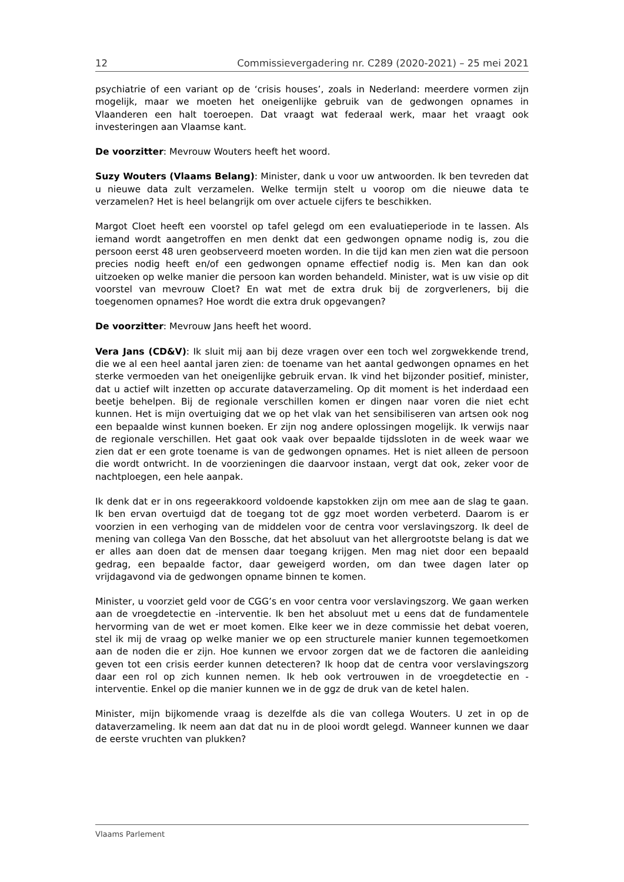12 Commissievergadering nr. C289 (2020-2021) – 25 mei 2021
psychiatrie of een variant op de ‘crisis houses’, zoals in Nederland: meerdere vormen zijn mogelijk, maar we moeten het oneigenlijke gebruik van de gedwongen opnames in Vlaanderen een halt toeroepen. Dat vraagt wat federaal werk, maar het vraagt ook investeringen aan Vlaamse kant.
De voorzitter: Mevrouw Wouters heeft het woord.
Suzy Wouters (Vlaams Belang): Minister, dank u voor uw antwoorden. Ik ben tevreden dat u nieuwe data zult verzamelen. Welke termijn stelt u voorop om die nieuwe data te verzamelen? Het is heel belangrijk om over actuele cijfers te beschikken.
Margot Cloet heeft een voorstel op tafel gelegd om een evaluatieperiode in te lassen. Als iemand wordt aangetroffen en men denkt dat een gedwongen opname nodig is, zou die persoon eerst 48 uren geobserveerd moeten worden. In die tijd kan men zien wat die persoon precies nodig heeft en/of een gedwongen opname effectief nodig is. Men kan dan ook uitzoeken op welke manier die persoon kan worden behandeld. Minister, wat is uw visie op dit voorstel van mevrouw Cloet? En wat met de extra druk bij de zorgverleners, bij die toegenomen opnames? Hoe wordt die extra druk opgevangen?
De voorzitter: Mevrouw Jans heeft het woord.
Vera Jans (CD&V): Ik sluit mij aan bij deze vragen over een toch wel zorgwekkende trend, die we al een heel aantal jaren zien: de toename van het aantal gedwongen opnames en het sterke vermoeden van het oneigenlijke gebruik ervan. Ik vind het bijzonder positief, minister, dat u actief wilt inzetten op accurate dataverzameling. Op dit moment is het inderdaad een beetje behelpen. Bij de regionale verschillen komen er dingen naar voren die niet echt kunnen. Het is mijn overtuiging dat we op het vlak van het sensibiliseren van artsen ook nog een bepaalde winst kunnen boeken. Er zijn nog andere oplossingen mogelijk. Ik verwijs naar de regionale verschillen. Het gaat ook vaak over bepaalde tijdssloten in de week waar we zien dat er een grote toename is van de gedwongen opnames. Het is niet alleen de persoon die wordt ontwricht. In de voorzieningen die daarvoor instaan, vergt dat ook, zeker voor de nachtploegen, een hele aanpak.
Ik denk dat er in ons regeerakkoord voldoende kapstokken zijn om mee aan de slag te gaan. Ik ben ervan overtuigd dat de toegang tot de ggz moet worden verbeterd. Daarom is er voorzien in een verhoging van de middelen voor de centra voor verslavingszorg. Ik deel de mening van collega Van den Bossche, dat het absoluut van het allergrootste belang is dat we er alles aan doen dat de mensen daar toegang krijgen. Men mag niet door een bepaald gedrag, een bepaalde factor, daar geweigerd worden, om dan twee dagen later op vrijdagavond via de gedwongen opname binnen te komen.
Minister, u voorziet geld voor de CGG’s en voor centra voor verslavingszorg. We gaan werken aan de vroegdetectie en -interventie. Ik ben het absoluut met u eens dat de fundamentele hervorming van de wet er moet komen. Elke keer we in deze commissie het debat voeren, stel ik mij de vraag op welke manier we op een structurele manier kunnen tegemoetkomen aan de noden die er zijn. Hoe kunnen we ervoor zorgen dat we de factoren die aanleiding geven tot een crisis eerder kunnen detecteren? Ik hoop dat de centra voor verslavingszorg daar een rol op zich kunnen nemen. Ik heb ook vertrouwen in de vroegdetectie en -interventie. Enkel op die manier kunnen we in de ggz de druk van de ketel halen.
Minister, mijn bijkomende vraag is dezelfde als die van collega Wouters. U zet in op de dataverzameling. Ik neem aan dat dat nu in de plooi wordt gelegd. Wanneer kunnen we daar de eerste vruchten van plukken?
Vlaams Parlement